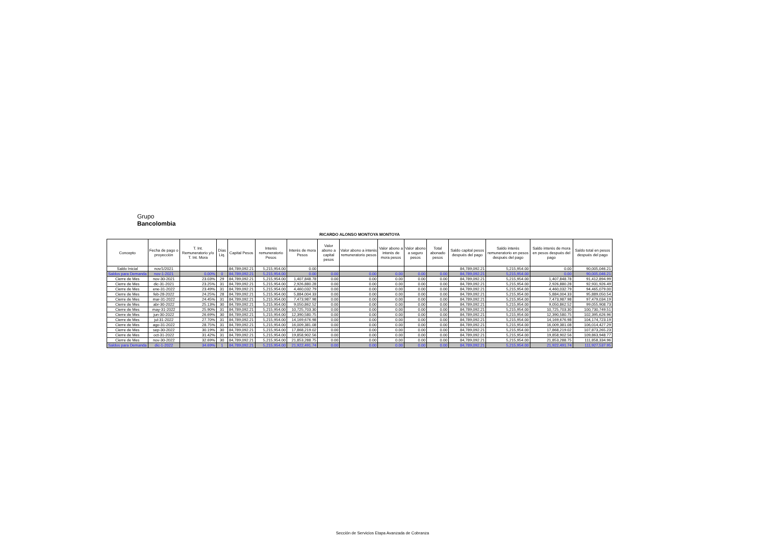Grupo
Bancolombia
RICARDO ALONSO MONTOYA MONTOYA
| Concepto | Fecha de pago o proyección | T. Int. Remuneratorio y/o T. Int. Mora | Días Liq. | Capital Pesos | Interés remuneratorio Pesos | Interés de mora Pesos | Valor abono a capital pesos | Valor abono a interés remuneratorio pesos | Valor abono a interés de mora pesos | Valor abono a seguro pesos | Total abonado pesos | Saldo capital pesos después del pago | Saldo interés remuneratorio en pesos después del pago | Saldo interés de mora en pesos después del pago | Saldo total en pesos después del pago |
| --- | --- | --- | --- | --- | --- | --- | --- | --- | --- | --- | --- | --- | --- | --- | --- |
| Saldo Inicial | nov/1/2021 | | | 84,789,092.21 | 5,215,954.00 | 0.00 | | | | | | 84,789,092.21 | 5,215,954.00 | 0.00 | 90,005,046.21 |
| Saldos para Demanda | nov-1-2021 | 0.00% | 0 | 84,789,092.21 | 5,215,954.00 | 0.00 | 0.00 | 0.00 | 0.00 | 0.00 | 0.00 | 84,789,092.21 | 5,215,954.00 | 0.00 | 90,005,046.21 |
| Cierre de Mes | nov-30-2021 | 23.03% | 29 | 84,789,092.21 | 5,215,954.00 | 1,407,848.78 | 0.00 | 0.00 | 0.00 | 0.00 | 0.00 | 84,789,092.21 | 5,215,954.00 | 1,407,848.78 | 91,412,894.99 |
| Cierre de Mes | dic-31-2021 | 23.25% | 31 | 84,789,092.21 | 5,215,954.00 | 2,926,880.28 | 0.00 | 0.00 | 0.00 | 0.00 | 0.00 | 84,789,092.21 | 5,215,954.00 | 2,926,880.28 | 92,931,926.49 |
| Cierre de Mes | ene-31-2022 | 23.49% | 31 | 84,789,092.21 | 5,215,954.00 | 4,460,032.79 | 0.00 | 0.00 | 0.00 | 0.00 | 0.00 | 84,789,092.21 | 5,215,954.00 | 4,460,032.79 | 94,465,079.00 |
| Cierre de Mes | feb-28-2022 | 24.25% | 28 | 84,789,092.21 | 5,215,954.00 | 5,884,004.33 | 0.00 | 0.00 | 0.00 | 0.00 | 0.00 | 84,789,092.21 | 5,215,954.00 | 5,884,004.33 | 95,889,050.54 |
| Cierre de Mes | mar-31-2022 | 24.45% | 31 | 84,789,092.21 | 5,215,954.00 | 7,473,987.98 | 0.00 | 0.00 | 0.00 | 0.00 | 0.00 | 84,789,092.21 | 5,215,954.00 | 7,473,987.98 | 97,479,034.19 |
| Cierre de Mes | abr-30-2022 | 25.13% | 30 | 84,789,092.21 | 5,215,954.00 | 9,050,862.52 | 0.00 | 0.00 | 0.00 | 0.00 | 0.00 | 84,789,092.21 | 5,215,954.00 | 9,050,862.52 | 99,055,908.73 |
| Cierre de Mes | may-31-2022 | 25.90% | 31 | 84,789,092.21 | 5,215,954.00 | 10,725,703.30 | 0.00 | 0.00 | 0.00 | 0.00 | 0.00 | 84,789,092.21 | 5,215,954.00 | 10,725,703.30 | 100,730,749.51 |
| Cierre de Mes | jun-30-2022 | 26.69% | 30 | 84,789,092.21 | 5,215,954.00 | 12,390,580.75 | 0.00 | 0.00 | 0.00 | 0.00 | 0.00 | 84,789,092.21 | 5,215,954.00 | 12,390,580.75 | 102,395,626.96 |
| Cierre de Mes | jul-31-2022 | 27.70% | 31 | 84,789,092.21 | 5,215,954.00 | 14,169,676.98 | 0.00 | 0.00 | 0.00 | 0.00 | 0.00 | 84,789,092.21 | 5,215,954.00 | 14,169,676.98 | 104,174,723.19 |
| Cierre de Mes | ago-31-2022 | 28.75% | 31 | 84,789,092.21 | 5,215,954.00 | 16,009,381.08 | 0.00 | 0.00 | 0.00 | 0.00 | 0.00 | 84,789,092.21 | 5,215,954.00 | 16,009,381.08 | 106,014,427.29 |
| Cierre de Mes | sep-30-2022 | 30.19% | 30 | 84,789,092.21 | 5,215,954.00 | 17,868,219.02 | 0.00 | 0.00 | 0.00 | 0.00 | 0.00 | 84,789,092.21 | 5,215,954.00 | 17,868,219.02 | 107,873,265.23 |
| Cierre de Mes | oct-31-2022 | 31.42% | 31 | 84,789,092.21 | 5,215,954.00 | 19,858,902.56 | 0.00 | 0.00 | 0.00 | 0.00 | 0.00 | 84,789,092.21 | 5,215,954.00 | 19,858,902.56 | 109,863,948.77 |
| Cierre de Mes | nov-30-2022 | 32.69% | 30 | 84,789,092.21 | 5,215,954.00 | 21,853,288.75 | 0.00 | 0.00 | 0.00 | 0.00 | 0.00 | 84,789,092.21 | 5,215,954.00 | 21,853,288.75 | 111,858,334.96 |
| Saldos para Demanda | dic-1-2022 | 34.69% | 1 | 84,789,092.21 | 5,215,954.00 | 21,922,491.74 | 0.00 | 0.00 | 0.00 | 0.00 | 0.00 | 84,789,092.21 | 5,215,954.00 | 21,922,491.74 | 111,927,537.95 |
Sección de Servicios Etapa Avanzada de Cobranza